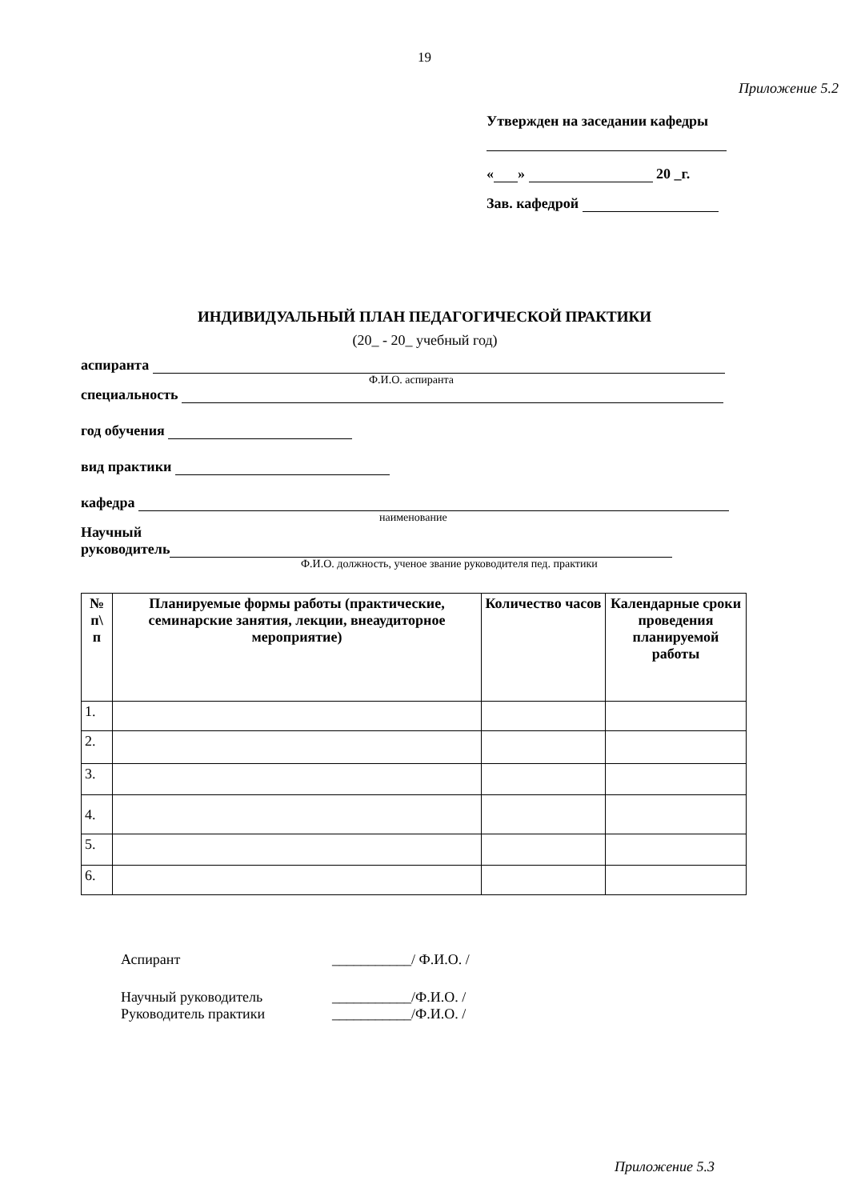19
Приложение 5.2
Утвержден на заседании кафедры
« » 20 _г.
Зав. кафедрой
ИНДИВИДУАЛЬНЫЙ ПЛАН ПЕДАГОГИЧЕСКОЙ ПРАКТИКИ
(20_ - 20_ учебный год)
аспиранта
Ф.И.О. аспиранта
специальность
год обучения
вид практики
кафедра
наименование
Научный
руководитель
Ф.И.О. должность, ученое звание руководителя пед. практики
| № п\ п | Планируемые формы работы (практические, семинарские занятия, лекции, внеаудиторное мероприятие) | Количество часов | Календарные сроки проведения планируемой работы |
| --- | --- | --- | --- |
| 1. | | | |
| 2. | | | |
| 3. | | | |
| 4. | | | |
| 5. | | | |
| 6. | | | |
Аспирант ___________/ Ф.И.О. /
Научный руководитель ___________/Ф.И.О. /
Руководитель практики ___________/Ф.И.О. /
Приложение 5.3